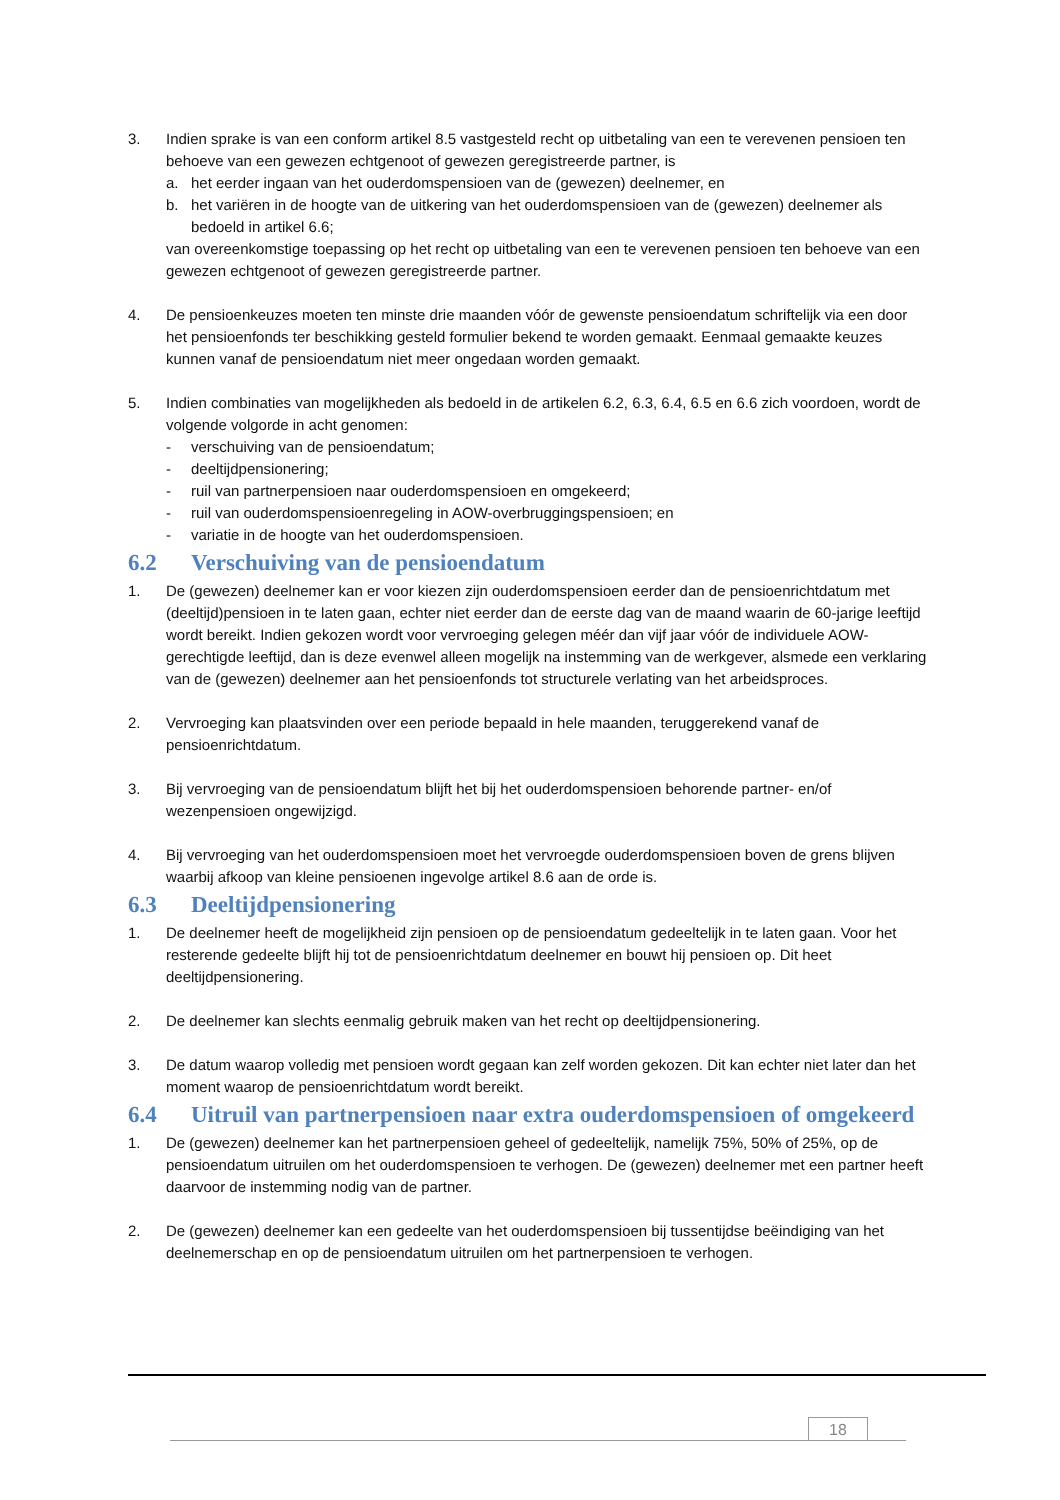3. Indien sprake is van een conform artikel 8.5 vastgesteld recht op uitbetaling van een te verevenen pensioen ten behoeve van een gewezen echtgenoot of gewezen geregistreerde partner, is
a. het eerder ingaan van het ouderdomspensioen van de (gewezen) deelnemer, en
b. het variëren in de hoogte van de uitkering van het ouderdomspensioen van de (gewezen) deelnemer als bedoeld in artikel 6.6;
van overeenkomstige toepassing op het recht op uitbetaling van een te verevenen pensioen ten behoeve van een gewezen echtgenoot of gewezen geregistreerde partner.
4. De pensioenkeuzes moeten ten minste drie maanden vóór de gewenste pensioendatum schriftelijk via een door het pensioenfonds ter beschikking gesteld formulier bekend te worden gemaakt. Eenmaal gemaakte keuzes kunnen vanaf de pensioendatum niet meer ongedaan worden gemaakt.
5. Indien combinaties van mogelijkheden als bedoeld in de artikelen 6.2, 6.3, 6.4, 6.5 en 6.6 zich voordoen, wordt de volgende volgorde in acht genomen:
- verschuiving van de pensioendatum;
- deeltijdpensionering;
- ruil van partnerpensioen naar ouderdomspensioen en omgekeerd;
- ruil van ouderdomspensioenregeling in AOW-overbruggingspensioen; en
- variatie in de hoogte van het ouderdomspensioen.
6.2 Verschuiving van de pensioendatum
1. De (gewezen) deelnemer kan er voor kiezen zijn ouderdomspensioen eerder dan de pensioenrichtdatum met (deeltijd)pensioen in te laten gaan, echter niet eerder dan de eerste dag van de maand waarin de 60-jarige leeftijd wordt bereikt. Indien gekozen wordt voor vervroeging gelegen méér dan vijf jaar vóór de individuele AOW-gerechtigde leeftijd, dan is deze evenwel alleen mogelijk na instemming van de werkgever, alsmede een verklaring van de (gewezen) deelnemer aan het pensioenfonds tot structurele verlating van het arbeidsproces.
2. Vervroeging kan plaatsvinden over een periode bepaald in hele maanden, teruggerekend vanaf de pensioenrichtdatum.
3. Bij vervroeging van de pensioendatum blijft het bij het ouderdomspensioen behorende partner- en/of wezenpensioen ongewijzigd.
4. Bij vervroeging van het ouderdomspensioen moet het vervroegde ouderdomspensioen boven de grens blijven waarbij afkoop van kleine pensioenen ingevolge artikel 8.6 aan de orde is.
6.3 Deeltijdpensionering
1. De deelnemer heeft de mogelijkheid zijn pensioen op de pensioendatum gedeeltelijk in te laten gaan. Voor het resterende gedeelte blijft hij tot de pensioenrichtdatum deelnemer en bouwt hij pensioen op. Dit heet deeltijdpensionering.
2. De deelnemer kan slechts eenmalig gebruik maken van het recht op deeltijdpensionering.
3. De datum waarop volledig met pensioen wordt gegaan kan zelf worden gekozen. Dit kan echter niet later dan het moment waarop de pensioenrichtdatum wordt bereikt.
6.4 Uitruil van partnerpensioen naar extra ouderdomspensioen of omgekeerd
1. De (gewezen) deelnemer kan het partnerpensioen geheel of gedeeltelijk, namelijk 75%, 50% of 25%, op de pensioendatum uitruilen om het ouderdomspensioen te verhogen. De (gewezen) deelnemer met een partner heeft daarvoor de instemming nodig van de partner.
2. De (gewezen) deelnemer kan een gedeelte van het ouderdomspensioen bij tussentijdse beëindiging van het deelnemerschap en op de pensioendatum uitruilen om het partnerpensioen te verhogen.
18